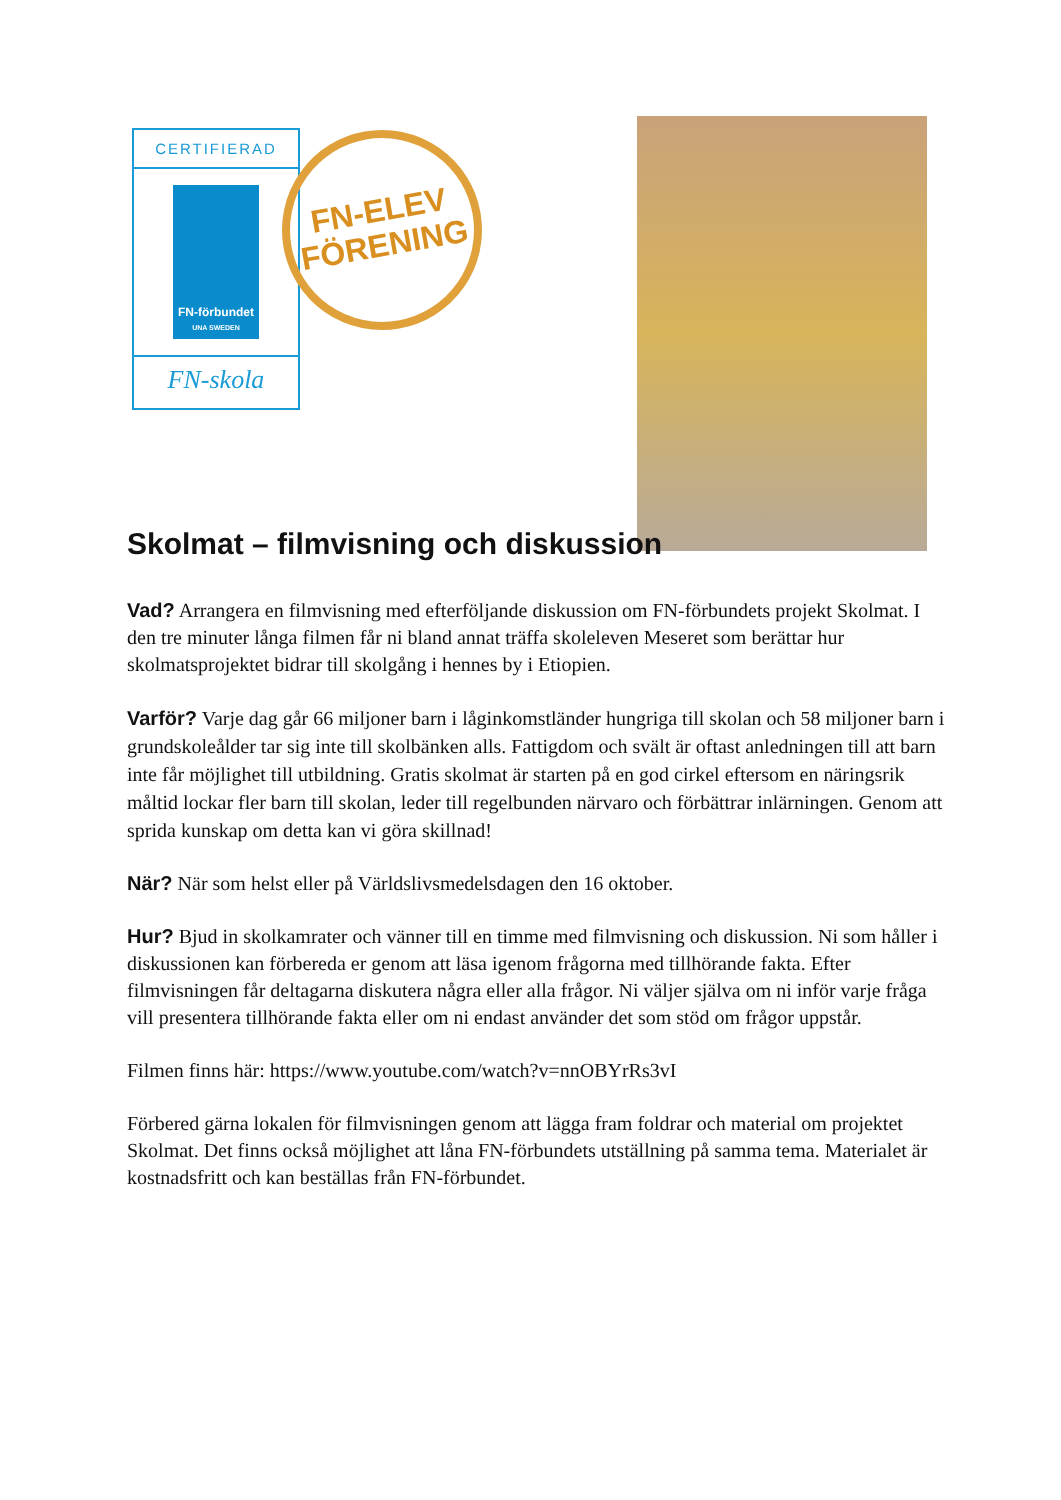CERTIFIERAD
FN-förbundet
UNA SWEDEN
FN-skola
FN-ELEV
FÖRENING
Skolmat – filmvisning och diskussion
Vad? Arrangera en filmvisning med efterföljande diskussion om FN-förbundets projekt Skolmat. I den tre minuter långa filmen får ni bland annat träffa skoleleven Meseret som berättar hur skolmatsprojektet bidrar till skolgång i hennes by i Etiopien.
Varför? Varje dag går 66 miljoner barn i låginkomstländer hungriga till skolan och 58 miljoner barn i grundskoleålder tar sig inte till skolbänken alls. Fattigdom och svält är oftast anledningen till att barn inte får möjlighet till utbildning. Gratis skolmat är starten på en god cirkel eftersom en näringsrik måltid lockar fler barn till skolan, leder till regelbunden närvaro och förbättrar inlärningen. Genom att sprida kunskap om detta kan vi göra skillnad!
När? När som helst eller på Världslivsmedelsdagen den 16 oktober.
Hur? Bjud in skolkamrater och vänner till en timme med filmvisning och diskussion. Ni som håller i diskussionen kan förbereda er genom att läsa igenom frågorna med tillhörande fakta. Efter filmvisningen får deltagarna diskutera några eller alla frågor. Ni väljer själva om ni inför varje fråga vill presentera tillhörande fakta eller om ni endast använder det som stöd om frågor uppstår.
Filmen finns här: https://www.youtube.com/watch?v=nnOBYrRs3vI
Förbered gärna lokalen för filmvisningen genom att lägga fram foldrar och material om projektet Skolmat. Det finns också möjlighet att låna FN-förbundets utställning på samma tema. Materialet är kostnadsfritt och kan beställas från FN-förbundet.